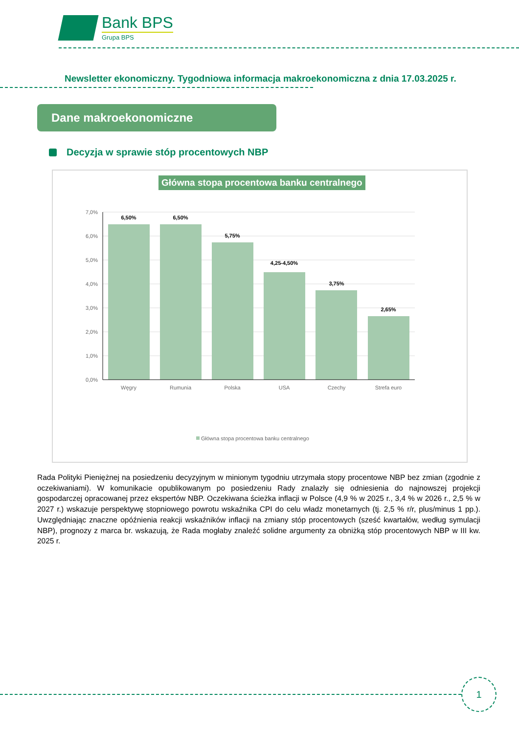Bank BPS
Grupa BPS
Newsletter ekonomiczny. Tygodniowa informacja makroekonomiczna z dnia 17.03.2025 r.
Dane makroekonomiczne
Decyzja w sprawie stóp procentowych NBP
Główna stopa procentowa banku centralnego
7,0%
6,0%
5,0%
4,0%
3,0%
2,0%
1,0%
0,0%
6,50%
6,50%
5,75%
4,25-4,50%
3,75%
2,65%
Węgry
Rumunia
Polska
USA
Czechy
Strefa euro
Główna stopa procentowa banku centralnego
Rada Polityki Pieniężnej na posiedzeniu decyzyjnym w minionym tygodniu utrzymała stopy procentowe NBP bez zmian (zgodnie z oczekiwaniami). W komunikacie opublikowanym po posiedzeniu Rady znalazły się odniesienia do najnowszej projekcji gospodarczej opracowanej przez ekspertów NBP. Oczekiwana ścieżka inflacji w Polsce (4,9 % w 2025 r., 3,4 % w 2026 r., 2,5 % w 2027 r.) wskazuje perspektywę stopniowego powrotu wskaźnika CPI do celu władz monetarnych (tj. 2,5 % r/r, plus/minus 1 pp.). Uwzględniając znaczne opóźnienia reakcji wskaźników inflacji na zmiany stóp procentowych (sześć kwartałów, według symulacji NBP), prognozy z marca br. wskazują, że Rada mogłaby znaleźć solidne argumenty za obniżką stóp procentowych NBP w III kw. 2025 r.
1